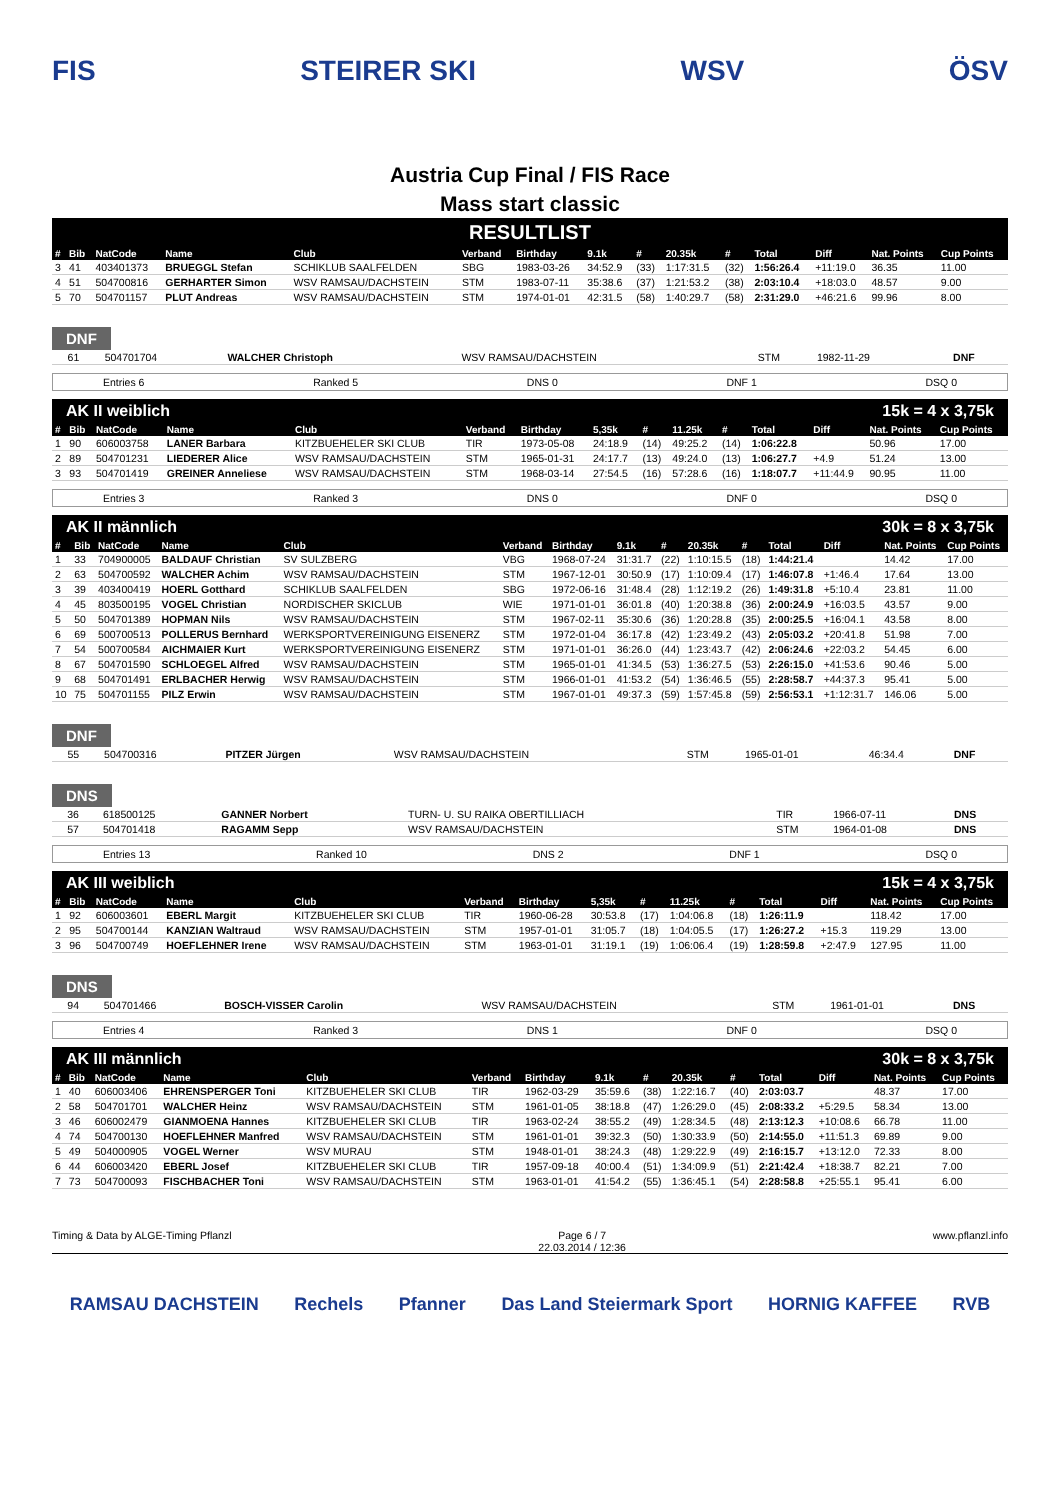FIS STEIRER SKI WSV ÖSV
Austria Cup Final / FIS Race
Mass start classic
RESULTLIST
| # | Bib | NatCode | Name | Club | Verband | Birthday | 9.1k | # | 20.35k | # | Total | Diff | Nat. Points | Cup Points |
| --- | --- | --- | --- | --- | --- | --- | --- | --- | --- | --- | --- | --- | --- | --- |
| 3 | 41 | 403401373 | BRUEGGL Stefan | SCHIKLUB SAALFELDEN | SBG | 1983-03-26 | 34:52.9 | (33) | 1:17:31.5 | (32) | 1:56:26.4 | +11:19.0 | 36.35 | 11.00 |
| 4 | 51 | 504700816 | GERHARTER Simon | WSV RAMSAU/DACHSTEIN | STM | 1983-07-11 | 35:38.6 | (37) | 1:21:53.2 | (38) | 2:03:10.4 | +18:03.0 | 48.57 | 9.00 |
| 5 | 70 | 504701157 | PLUT Andreas | WSV RAMSAU/DACHSTEIN | STM | 1974-01-01 | 42:31.5 | (58) | 1:40:29.7 | (58) | 2:31:29.0 | +46:21.6 | 99.96 | 8.00 |
DNF
| | 61 | 504701704 | WALCHER Christoph | WSV RAMSAU/DACHSTEIN | STM | 1982-11-29 | | DNF |
Entries 6 Ranked 5 DNS 0 DNF 1 DSQ 0
AK II weiblich 15k = 4 x 3,75k
| # | Bib | NatCode | Name | Club | Verband | Birthday | 5,35k | # | 11.25k | # | Total | Diff | Nat. Points | Cup Points |
| --- | --- | --- | --- | --- | --- | --- | --- | --- | --- | --- | --- | --- | --- | --- |
| 1 | 90 | 606003758 | LANER Barbara | KITZBUEHELER SKI CLUB | TIR | 1973-05-08 | 24:18.9 | (14) | 49:25.2 | (14) | 1:06:22.8 | | 50.96 | 17.00 |
| 2 | 89 | 504701231 | LIEDERER Alice | WSV RAMSAU/DACHSTEIN | STM | 1965-01-31 | 24:17.7 | (13) | 49:24.0 | (13) | 1:06:27.7 | +4.9 | 51.24 | 13.00 |
| 3 | 93 | 504701419 | GREINER Anneliese | WSV RAMSAU/DACHSTEIN | STM | 1968-03-14 | 27:54.5 | (16) | 57:28.6 | (16) | 1:18:07.7 | +11:44.9 | 90.95 | 11.00 |
Entries 3 Ranked 3 DNS 0 DNF 0 DSQ 0
AK II männlich 30k = 8 x 3,75k
| # | Bib | NatCode | Name | Club | Verband | Birthday | 9.1k | # | 20.35k | # | Total | Diff | Nat. Points | Cup Points |
| --- | --- | --- | --- | --- | --- | --- | --- | --- | --- | --- | --- | --- | --- | --- |
| 1 | 33 | 704900005 | BALDAUF Christian | SV SULZBERG | VBG | 1968-07-24 | 31:31.7 | (22) | 1:10:15.5 | (18) | 1:44:21.4 | | 14.42 | 17.00 |
| 2 | 63 | 504700592 | WALCHER Achim | WSV RAMSAU/DACHSTEIN | STM | 1967-12-01 | 30:50.9 | (17) | 1:10:09.4 | (17) | 1:46:07.8 | +1:46.4 | 17.64 | 13.00 |
| 3 | 39 | 403400419 | HOERL Gotthard | SCHIKLUB SAALFELDEN | SBG | 1972-06-16 | 31:48.4 | (28) | 1:12:19.2 | (26) | 1:49:31.8 | +5:10.4 | 23.81 | 11.00 |
| 4 | 45 | 803500195 | VOGEL Christian | NORDISCHER SKICLUB | WIE | 1971-01-01 | 36:01.8 | (40) | 1:20:38.8 | (36) | 2:00:24.9 | +16:03.5 | 43.57 | 9.00 |
| 5 | 50 | 504701389 | HOPMAN Nils | WSV RAMSAU/DACHSTEIN | STM | 1967-02-11 | 35:30.6 | (36) | 1:20:28.8 | (35) | 2:00:25.5 | +16:04.1 | 43.58 | 8.00 |
| 6 | 69 | 500700513 | POLLERUS Bernhard | WERKSPORTVEREINIGUNG EISENERZ | STM | 1972-01-04 | 36:17.8 | (42) | 1:23:49.2 | (43) | 2:05:03.2 | +20:41.8 | 51.98 | 7.00 |
| 7 | 54 | 500700584 | AICHMAIER Kurt | WERKSPORTVEREINIGUNG EISENERZ | STM | 1971-01-01 | 36:26.0 | (44) | 1:23:43.7 | (42) | 2:06:24.6 | +22:03.2 | 54.45 | 6.00 |
| 8 | 67 | 504701590 | SCHLOEGEL Alfred | WSV RAMSAU/DACHSTEIN | STM | 1965-01-01 | 41:34.5 | (53) | 1:36:27.5 | (53) | 2:26:15.0 | +41:53.6 | 90.46 | 5.00 |
| 9 | 68 | 504701491 | ERLBACHER Herwig | WSV RAMSAU/DACHSTEIN | STM | 1966-01-01 | 41:53.2 | (54) | 1:36:46.5 | (55) | 2:28:58.7 | +44:37.3 | 95.41 | 5.00 |
| 10 | 75 | 504701155 | PILZ Erwin | WSV RAMSAU/DACHSTEIN | STM | 1967-01-01 | 49:37.3 | (59) | 1:57:45.8 | (59) | 2:56:53.1 | +1:12:31.7 | 146.06 | 5.00 |
DNF
| | 55 | 504700316 | PITZER Jürgen | WSV RAMSAU/DACHSTEIN | STM | 1965-01-01 | 46:34.4 | DNF |
DNS
| | 36 | 618500125 | GANNER Norbert | TURN- U. SU RAIKA OBERTILLIACH | TIR | 1966-07-11 | DNS |
| | 57 | 504701418 | RAGAMM Sepp | WSV RAMSAU/DACHSTEIN | STM | 1964-01-08 | DNS |
Entries 13 Ranked 10 DNS 2 DNF 1 DSQ 0
AK III weiblich 15k = 4 x 3,75k
| # | Bib | NatCode | Name | Club | Verband | Birthday | 5,35k | # | 11.25k | # | Total | Diff | Nat. Points | Cup Points |
| --- | --- | --- | --- | --- | --- | --- | --- | --- | --- | --- | --- | --- | --- | --- |
| 1 | 92 | 606003601 | EBERL Margit | KITZBUEHELER SKI CLUB | TIR | 1960-06-28 | 30:53.8 | (17) | 1:04:06.8 | (18) | 1:26:11.9 | | 118.42 | 17.00 |
| 2 | 95 | 504700144 | KANZIAN Waltraud | WSV RAMSAU/DACHSTEIN | STM | 1957-01-01 | 31:05.7 | (18) | 1:04:05.5 | (17) | 1:26:27.2 | +15.3 | 119.29 | 13.00 |
| 3 | 96 | 504700749 | HOEFLEHNER Irene | WSV RAMSAU/DACHSTEIN | STM | 1963-01-01 | 31:19.1 | (19) | 1:06:06.4 | (19) | 1:28:59.8 | +2:47.9 | 127.95 | 11.00 |
DNS
| | 94 | 504701466 | BOSCH-VISSER Carolin | WSV RAMSAU/DACHSTEIN | STM | 1961-01-01 | DNS |
Entries 4 Ranked 3 DNS 1 DNF 0 DSQ 0
AK III männlich 30k = 8 x 3,75k
| # | Bib | NatCode | Name | Club | Verband | Birthday | 9.1k | # | 20.35k | # | Total | Diff | Nat. Points | Cup Points |
| --- | --- | --- | --- | --- | --- | --- | --- | --- | --- | --- | --- | --- | --- | --- |
| 1 | 40 | 606003406 | EHRENSPERGER Toni | KITZBUEHELER SKI CLUB | TIR | 1962-03-29 | 35:59.6 | (38) | 1:22:16.7 | (40) | 2:03:03.7 | | 48.37 | 17.00 |
| 2 | 58 | 504701701 | WALCHER Heinz | WSV RAMSAU/DACHSTEIN | STM | 1961-01-05 | 38:18.8 | (47) | 1:26:29.0 | (45) | 2:08:33.2 | +5:29.5 | 58.34 | 13.00 |
| 3 | 46 | 606002479 | GIANMOENA Hannes | KITZBUEHELER SKI CLUB | TIR | 1963-02-24 | 38:55.2 | (49) | 1:28:34.5 | (48) | 2:13:12.3 | +10:08.6 | 66.78 | 11.00 |
| 4 | 74 | 504700130 | HOEFLEHNER Manfred | WSV RAMSAU/DACHSTEIN | STM | 1961-01-01 | 39:32.3 | (50) | 1:30:33.9 | (50) | 2:14:55.0 | +11:51.3 | 69.89 | 9.00 |
| 5 | 49 | 504000905 | VOGEL Werner | WSV MURAU | STM | 1948-01-01 | 38:24.3 | (48) | 1:29:22.9 | (49) | 2:16:15.7 | +13:12.0 | 72.33 | 8.00 |
| 6 | 44 | 606003420 | EBERL Josef | KITZBUEHELER SKI CLUB | TIR | 1957-09-18 | 40:00.4 | (51) | 1:34:09.9 | (51) | 2:21:42.4 | +18:38.7 | 82.21 | 7.00 |
| 7 | 73 | 504700093 | FISCHBACHER Toni | WSV RAMSAU/DACHSTEIN | STM | 1963-01-01 | 41:54.2 | (55) | 1:36:45.1 | (54) | 2:28:58.8 | +25:55.1 | 95.41 | 6.00 |
Timing & Data by ALGE-Timing Pflanzl Page 6 / 7
22.03.2014 / 12:36 www.pflanzl.info
RAMSAU DACHSTEIN Rechels Pfanner Das Land Steiermark Sport HORNIG KAFFEE RVB